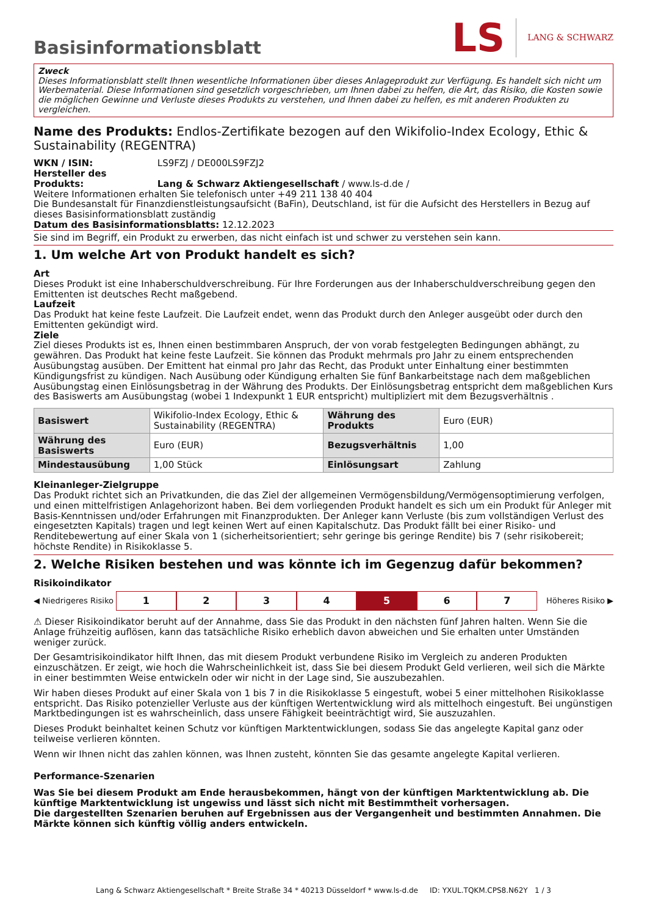Basisinformationsblatt
LS LANG & SCHWARZ
Zweck
Dieses Informationsblatt stellt Ihnen wesentliche Informationen über dieses Anlageprodukt zur Verfügung. Es handelt sich nicht um Werbematerial. Diese Informationen sind gesetzlich vorgeschrieben, um Ihnen dabei zu helfen, die Art, das Risiko, die Kosten sowie die möglichen Gewinne und Verluste dieses Produkts zu verstehen, und Ihnen dabei zu helfen, es mit anderen Produkten zu vergleichen.
Name des Produkts: Endlos-Zertifikate bezogen auf den Wikifolio-Index Ecology, Ethic & Sustainability (REGENTRA)
WKN / ISIN: LS9FZJ / DE000LS9FZJ2
Hersteller des Produkts: Lang & Schwarz Aktiengesellschaft / www.ls-d.de /
Weitere Informationen erhalten Sie telefonisch unter +49 211 138 40 404
Die Bundesanstalt für Finanzdienstleistungsaufsicht (BaFin), Deutschland, ist für die Aufsicht des Herstellers in Bezug auf dieses Basisinformationsblatt zuständig
Datum des Basisinformationsblatts: 12.12.2023
Sie sind im Begriff, ein Produkt zu erwerben, das nicht einfach ist und schwer zu verstehen sein kann.
1. Um welche Art von Produkt handelt es sich?
Art
Dieses Produkt ist eine Inhaberschuldverschreibung. Für Ihre Forderungen aus der Inhaberschuldverschreibung gegen den Emittenten ist deutsches Recht maßgebend.
Laufzeit
Das Produkt hat keine feste Laufzeit. Die Laufzeit endet, wenn das Produkt durch den Anleger ausgeübt oder durch den Emittenten gekündigt wird.
Ziele
Ziel dieses Produkts ist es, Ihnen einen bestimmbaren Anspruch, der von vorab festgelegten Bedingungen abhängt, zu gewähren. Das Produkt hat keine feste Laufzeit. Sie können das Produkt mehrmals pro Jahr zu einem entsprechenden Ausübungstag ausüben. Der Emittent hat einmal pro Jahr das Recht, das Produkt unter Einhaltung einer bestimmten Kündigungsfrist zu kündigen. Nach Ausübung oder Kündigung erhalten Sie fünf Bankarbeitstage nach dem maßgeblichen Ausübungstag einen Einlösungsbetrag in der Währung des Produkts. Der Einlösungsbetrag entspricht dem maßgeblichen Kurs des Basiswerts am Ausübungstag (wobei 1 Indexpunkt 1 EUR entspricht) multipliziert mit dem Bezugsverhältnis .
| Basiswert | Wikifolio-Index Ecology, Ethic & Sustainability (REGENTRA) | Währung des Produkts | Euro (EUR) |
| Währung des Basiswerts | Euro (EUR) | Bezugsverhältnis | 1,00 |
| Mindestausübung | 1,00 Stück | Einlösungsart | Zahlung |
Kleinanleger-Zielgruppe
Das Produkt richtet sich an Privatkunden, die das Ziel der allgemeinen Vermögensbildung/Vermögensoptimierung verfolgen, und einen mittelfristigen Anlagehorizont haben. Bei dem vorliegenden Produkt handelt es sich um ein Produkt für Anleger mit Basis-Kenntnissen und/oder Erfahrungen mit Finanzprodukten. Der Anleger kann Verluste (bis zum vollständigen Verlust des eingesetzten Kapitals) tragen und legt keinen Wert auf einen Kapitalschutz. Das Produkt fällt bei einer Risiko- und Renditebewertung auf einer Skala von 1 (sicherheitsorientiert; sehr geringe bis geringe Rendite) bis 7 (sehr risikobereit; höchste Rendite) in Risikoklasse 5.
2. Welche Risiken bestehen und was könnte ich im Gegenzug dafür bekommen?
Risikoindikator
◀ Niedrigeres Risiko 1234567 Höheres Risiko ▶
⚠ Dieser Risikoindikator beruht auf der Annahme, dass Sie das Produkt in den nächsten fünf Jahren halten. Wenn Sie die Anlage frühzeitig auflösen, kann das tatsächliche Risiko erheblich davon abweichen und Sie erhalten unter Umständen weniger zurück.
Der Gesamtrisikoindikator hilft Ihnen, das mit diesem Produkt verbundene Risiko im Vergleich zu anderen Produkten einzuschätzen. Er zeigt, wie hoch die Wahrscheinlichkeit ist, dass Sie bei diesem Produkt Geld verlieren, weil sich die Märkte in einer bestimmten Weise entwickeln oder wir nicht in der Lage sind, Sie auszubezahlen.
Wir haben dieses Produkt auf einer Skala von 1 bis 7 in die Risikoklasse 5 eingestuft, wobei 5 einer mittelhohen Risikoklasse entspricht. Das Risiko potenzieller Verluste aus der künftigen Wertentwicklung wird als mittelhoch eingestuft. Bei ungünstigen Marktbedingungen ist es wahrscheinlich, dass unsere Fähigkeit beeinträchtigt wird, Sie auszuzahlen.
Dieses Produkt beinhaltet keinen Schutz vor künftigen Marktentwicklungen, sodass Sie das angelegte Kapital ganz oder teilweise verlieren könnten.
Wenn wir Ihnen nicht das zahlen können, was Ihnen zusteht, könnten Sie das gesamte angelegte Kapital verlieren.
Performance-Szenarien
Was Sie bei diesem Produkt am Ende herausbekommen, hängt von der künftigen Marktentwicklung ab. Die künftige Marktentwicklung ist ungewiss und lässt sich nicht mit Bestimmtheit vorhersagen.
Die dargestellten Szenarien beruhen auf Ergebnissen aus der Vergangenheit und bestimmten Annahmen. Die Märkte können sich künftig völlig anders entwickeln.
Lang & Schwarz Aktiengesellschaft * Breite Straße 34 * 40213 Düsseldorf * www.ls-d.de ID: YXUL.TQKM.CPS8.N62Y 1 / 3